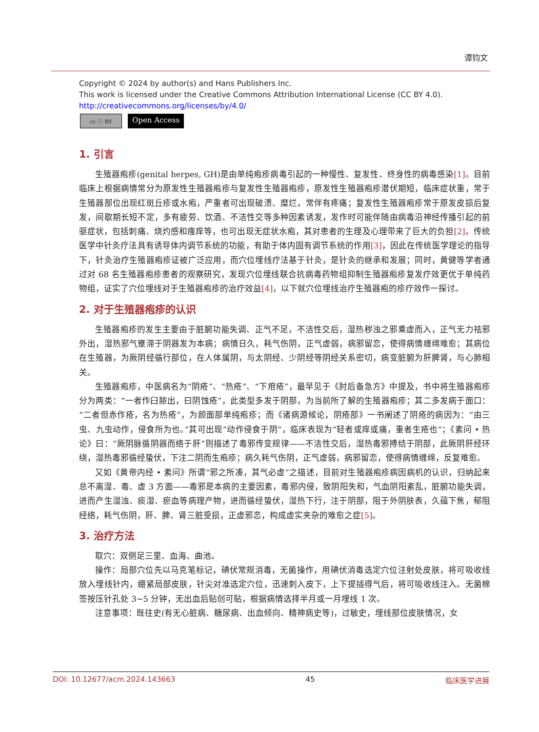谭钧文
Copyright © 2024 by author(s) and Hans Publishers Inc.
This work is licensed under the Creative Commons Attribution International License (CC BY 4.0).
http://creativecommons.org/licenses/by/4.0/
cc ⓘ BY
Open Access
1. 引言
生殖器疱疹(genital herpes, GH)是由单纯疱疹病毒引起的一种慢性、复发性、终身性的病毒感染[1]。目前临床上根据病情常分为原发性生殖器疱疹与复发性生殖器疱疹，原发性生殖器疱疹潜伏期短，临床症状重，常于生殖器部位出现红斑丘疹或水疱，严重者可出现破溃、糜烂，常伴有疼痛；复发性生殖器疱疹常于原发皮损后复发，间歇期长短不定，多有疲劳、饮酒、不洁性交等多种因素诱发，发作时可能伴随由病毒沿神经传播引起的前驱症状，包括刺痛、烧灼感和瘙痒等，也可出现无症状水疱，其对患者的生理及心理带来了巨大的负担[2]。传统医学中针灸疗法具有诱导体内调节系统的功能，有助于体内固有调节系统的作用[3]，因此在传统医学理论的指导下，针灸治疗生殖器疱疹证被广泛应用，而穴位埋线疗法基于针灸，是针灸的继承和发展；同时，黄健等学者通过对 68 名生殖器疱疹患者的观察研究，发现穴位埋线联合抗病毒药物组抑制生殖器疱疹复发疗效更优于单纯药物组，证实了穴位埋线对于生殖器疱疹的治疗效益[4]，以下就穴位埋线治疗生殖器疱的疹疗效作一探讨。
2. 对于生殖器疱疹的认识
生殖器疱疹的发生主要由于脏腑功能失调、正气不足，不洁性交后，湿热秽浊之邪乘虚而入，正气无力祛邪外出，湿热邪气壅滞于阴器发为本病；病情日久，耗气伤阴，正气虚弱，病邪留恋，使得病情缠绵难愈；其病位在生殖器，为厥阴经循行部位，在人体属阴，与太阴经、少阴经等阴经关系密切，病变脏腑为肝脾肾，与心肺相关。
生殖器疱疹，中医病名为“阴疮”、“热疮”、“下疳疮”，最早见于《肘后备急方》中提及，书中将生殖器疱疹分为两类：“一者作臼脓出，曰阴蚀疮”，此类型多发于阴部，为当前所了解的生殖器疱疹；其二多发病于面口：“二者但赤作疮，名为热疮”，为颜面部单纯疱疹；而《诸病源候论，阴疮部》一书阐述了阴疮的病因为：“由三虫、九虫动作，侵食所为也。”其可出现“动作侵食于阴”，临床表现为“轻者或痒或痛，重者生疮也”；《素问 • 热论》曰：“厥阴脉循阴器而络于肝”则描述了毒邪传变规律——不洁性交后，湿热毒邪搏结于阴部，此厥阴肝经环绕，湿热毒邪循经蛰伏，下注二阴而生疱疹；病久耗气伤阴，正气虚弱，病邪留恋，使得病情缠绵，反复难愈。
又如《黄帝内经 • 素问》所谓“邪之所凑，其气必虚”之描述，目前对生殖器疱疹病因病机的认识，归纳起来总不离湿、毒、虚 3 方面——毒邪是本病的主要因素，毒邪内侵，致阴阳失和，气血阴阳紊乱，脏腑功能失调，进而产生湿浊、痰湿、瘀血等病理产物，进而循经蛰伏，湿热下行，注于阴部，阻于外阴肤表，久蕴下焦，郁阻经络，耗气伤阴，肝、脾、肾三脏受损，正虚邪恋，构成虚实夹杂的难愈之症[5]。
3. 治疗方法
取穴：双侧足三里、血海、曲池。
操作：局部穴位先以马克笔标记，碘伏常规消毒，无菌操作，用碘伏消毒选定穴位注射处皮肤，将可吸收线放入埋线针内，绷紧局部皮肤，针尖对准选定穴位，迅速刺入皮下，上下提插得气后，将可吸收线注入。无菌棉签按压针孔处 3~5 分钟，无出血后贴创可贴，根据病情选择半月或一月埋线 1 次。
注意事项：既往史(有无心脏病、糖尿病、出血倾向、精神病史等)，过敏史，埋线部位皮肤情况，女
DOI: 10.12677/acm.2024.143663 45 临床医学进展